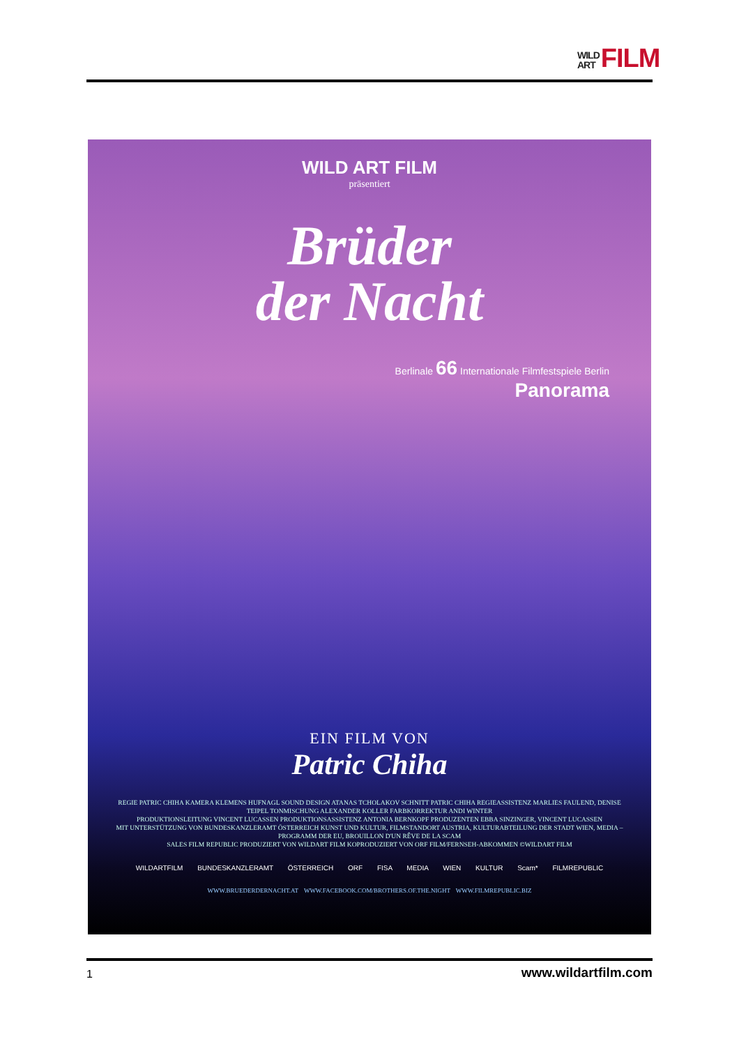WILD
ARTFILM
WILD ART FILM
präsentiert
Brüder
der Nacht
Berlinale 66 Internationale Filmfestspiele Berlin
Panorama
EIN FILM VON
Patric Chiha
REGIE PATRIC CHIHA KAMERA KLEMENS HUFNAGL SOUND DESIGN ATANAS TCHOLAKOV SCHNITT PATRIC CHIHA REGIEASSISTENZ MARLIES FAULEND, DENISE TEIPEL TONMISCHUNG ALEXANDER KOLLER FARBKORREKTUR ANDI WINTER
PRODUKTIONSLEITUNG VINCENT LUCASSEN PRODUKTIONSASSISTENZ ANTONIA BERNKOPF PRODUZENTEN EBBA SINZINGER, VINCENT LUCASSEN
MIT UNTERSTÜTZUNG VON BUNDESKANZLERAMT ÖSTERREICH KUNST UND KULTUR, FILMSTANDORT AUSTRIA, KULTURABTEILUNG DER STADT WIEN, MEDIA – PROGRAMM DER EU, BROUILLON D'UN RÊVE DE LA SCAM
SALES FILM REPUBLIC PRODUZIERT VON WILDART FILM KOPRODUZIERT VON ORF FILM/FERNSEH-ABKOMMEN ©WILDART FILM
WILDARTFILM BUNDESKANZLERAMT ÖSTERREICH ORF FISA MEDIA WIEN KULTUR Scam* FILMREPUBLIC
WWW.BRUEDERDERNACHT.AT WWW.FACEBOOK.COM/BROTHERS.OF.THE.NIGHT WWW.FILMREPUBLIC.BIZ
1 www.wildartfilm.com